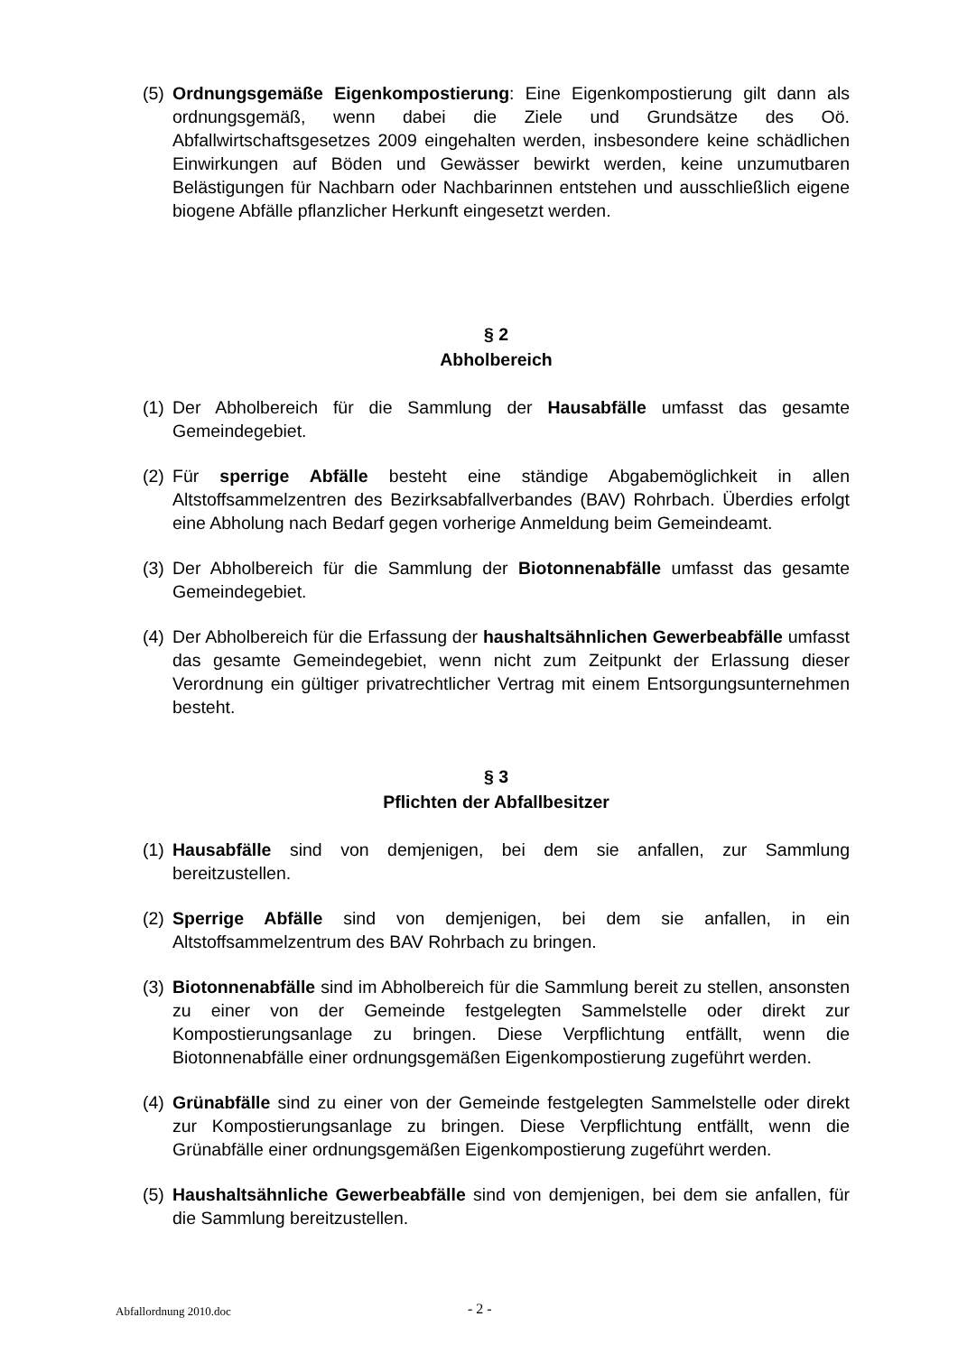(5) Ordnungsgemäße Eigenkompostierung: Eine Eigenkompostierung gilt dann als ordnungsgemäß, wenn dabei die Ziele und Grundsätze des Oö. Abfallwirtschaftsgesetzes 2009 eingehalten werden, insbesondere keine schädlichen Einwirkungen auf Böden und Gewässer bewirkt werden, keine unzumutbaren Belästigungen für Nachbarn oder Nachbarinnen entstehen und ausschließlich eigene biogene Abfälle pflanzlicher Herkunft eingesetzt werden.
§ 2
Abholbereich
(1) Der Abholbereich für die Sammlung der Hausabfälle umfasst das gesamte Gemeindegebiet.
(2) Für sperrige Abfälle besteht eine ständige Abgabemöglichkeit in allen Altstoffsammelzentren des Bezirksabfallverbandes (BAV) Rohrbach. Überdies erfolgt eine Abholung nach Bedarf gegen vorherige Anmeldung beim Gemeindeamt.
(3) Der Abholbereich für die Sammlung der Biotonnenabfälle umfasst das gesamte Gemeindegebiet.
(4) Der Abholbereich für die Erfassung der haushaltsähnlichen Gewerbeabfälle umfasst das gesamte Gemeindegebiet, wenn nicht zum Zeitpunkt der Erlassung dieser Verordnung ein gültiger privatrechtlicher Vertrag mit einem Entsorgungsunternehmen besteht.
§ 3
Pflichten der Abfallbesitzer
(1) Hausabfälle sind von demjenigen, bei dem sie anfallen, zur Sammlung bereitzustellen.
(2) Sperrige Abfälle sind von demjenigen, bei dem sie anfallen, in ein Altstoffsammelzentrum des BAV Rohrbach zu bringen.
(3) Biotonnenabfälle sind im Abholbereich für die Sammlung bereit zu stellen, ansonsten zu einer von der Gemeinde festgelegten Sammelstelle oder direkt zur Kompostierungsanlage zu bringen. Diese Verpflichtung entfällt, wenn die Biotonnenabfälle einer ordnungsgemäßen Eigenkompostierung zugeführt werden.
(4) Grünabfälle sind zu einer von der Gemeinde festgelegten Sammelstelle oder direkt zur Kompostierungsanlage zu bringen. Diese Verpflichtung entfällt, wenn die Grünabfälle einer ordnungsgemäßen Eigenkompostierung zugeführt werden.
(5) Haushaltsähnliche Gewerbeabfälle sind von demjenigen, bei dem sie anfallen, für die Sammlung bereitzustellen.
Abfallordnung 2010.doc - 2 -